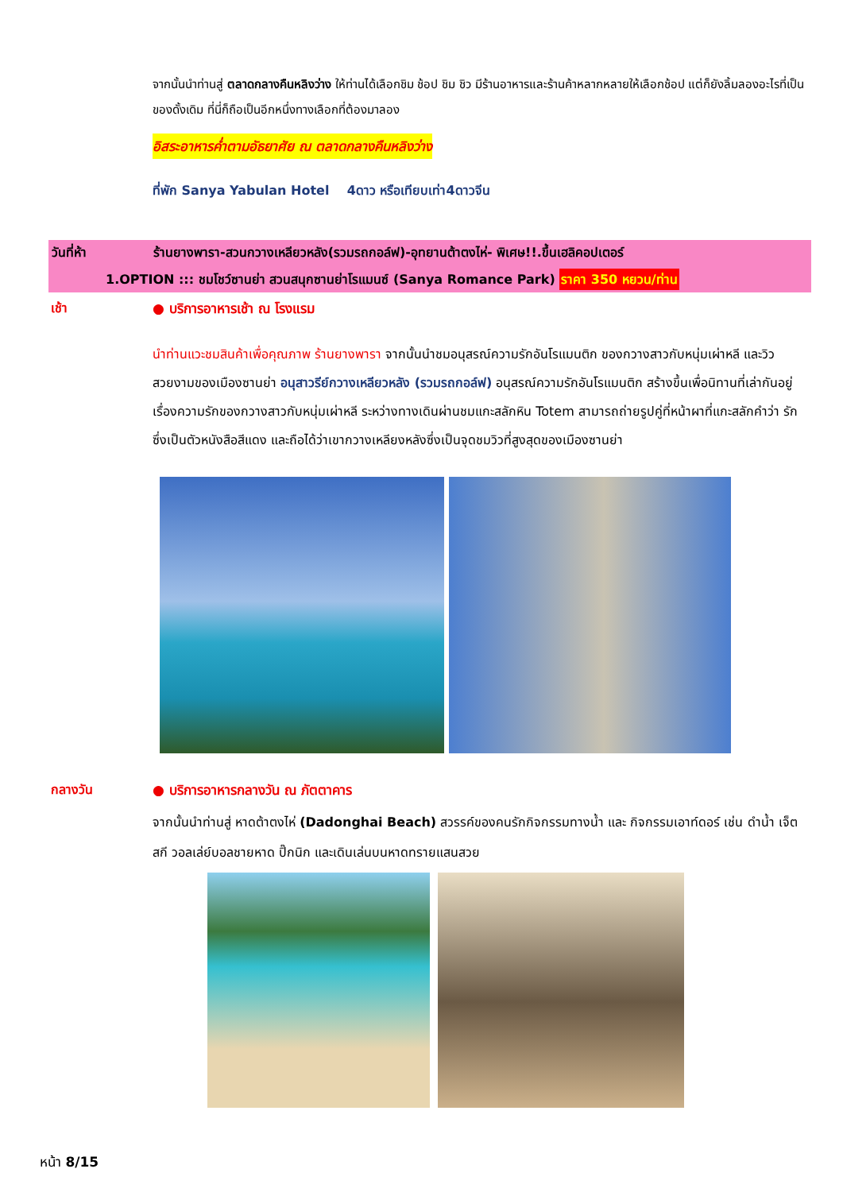จากนั้นนำท่านสู่ ตลาดกลางคืนหลิงว่าง ให้ท่านได้เลือกชิม ช้อป ชิม ชิว มีร้านอาหารและร้านค้าหลากหลายให้เลือกช้อป แต่ก็ยังลิ้มลองอะไรที่เป็นของดั้งเดิม ที่นี่ก็ถือเป็นอีกหนึ่งทางเลือกที่ต้องมาลอง
อิสระอาหารค่ำตามอัธยาศัย ณ ตลาดกลางคืนหลิงว่าง
ที่พัก Sanya Yabulan Hotel 4ดาว หรือเทียบเท่า4ดาวจีน
วันที่ห้า ร้านยางพารา-สวนกวางเหลียวหลัง(รวมรถกอล์ฟ)-อุทยานต้าตงไห่- พิเศษ!!.ขึ้นเฮลิคอปเตอร์
1.OPTION ::: ชมโชว์ซานย่า สวนสนุกซานย่าโรแมนซ์ (Sanya Romance Park) ราคา 350 หยวน/ท่าน
เช้า ● บริการอาหารเช้า ณ โรงแรม
นำท่านแวะชมสินค้าเพื่อคุณภาพ ร้านยางพารา จากนั้นนำชมอนุสรณ์ความรักอันโรแมนติก ของกวางสาวกับหนุ่มเผ่าหลี และวิวสวยงามของเมืองซานย่า อนุสาวรีย์กวางเหลียวหลัง (รวมรถกอล์ฟ) อนุสรณ์ความรักอันโรแมนติก สร้างขึ้นเพื่อนิทานที่เล่ากันอยู่เรื่องความรักของกวางสาวกับหนุ่มเผ่าหลี ระหว่างทางเดินผ่านชมแกะสลักหิน Totem สามารถถ่ายรูปคู่ที่หน้าผาที่แกะสลักคำว่า รัก ซึ่งเป็นตัวหนังสือสีแดง และถือได้ว่าเขากวางเหลียงหลังซึ่งเป็นจุดชมวิวที่สูงสุดของเมืองซานย่า
กลางวัน ● บริการอาหารกลางวัน ณ ภัตตาคาร
จากนั้นนำท่านสู่ หาดต้าตงไห่ (Dadonghai Beach) สวรรค์ของคนรักกิจกรรมทางน้ำ และ กิจกรรมเอาท์ดอร์ เช่น ดำน้ำ เจ็ตสกี วอลเล่ย์บอลชายหาด ปิ๊กนิก และเดินเล่นบนหาดทรายแสนสวย
หน้า 8/15